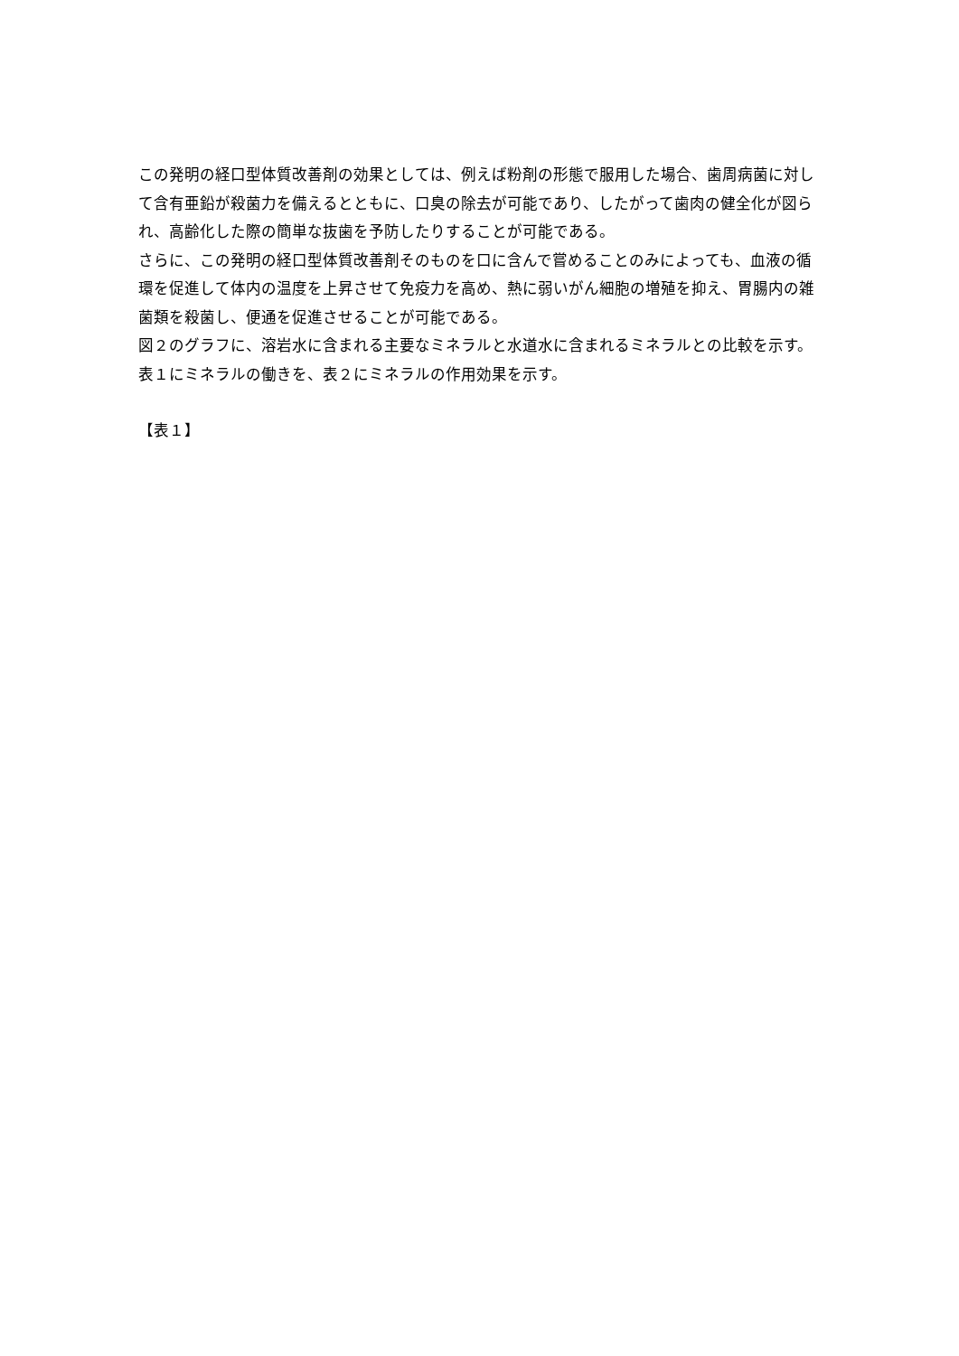この発明の経口型体質改善剤の効果としては、例えば粉剤の形態で服用した場合、歯周病菌に対して含有亜鉛が殺菌力を備えるとともに、口臭の除去が可能であり、したがって歯肉の健全化が図られ、高齢化した際の簡単な抜歯を予防したりすることが可能である。
さらに、この発明の経口型体質改善剤そのものを口に含んで嘗めることのみによっても、血液の循環を促進して体内の温度を上昇させて免疫力を高め、熱に弱いがん細胞の増殖を抑え、胃腸内の雑菌類を殺菌し、便通を促進させることが可能である。
図２のグラフに、溶岩水に含まれる主要なミネラルと水道水に含まれるミネラルとの比較を示す。
表１にミネラルの働きを、表２にミネラルの作用効果を示す。
【表１】